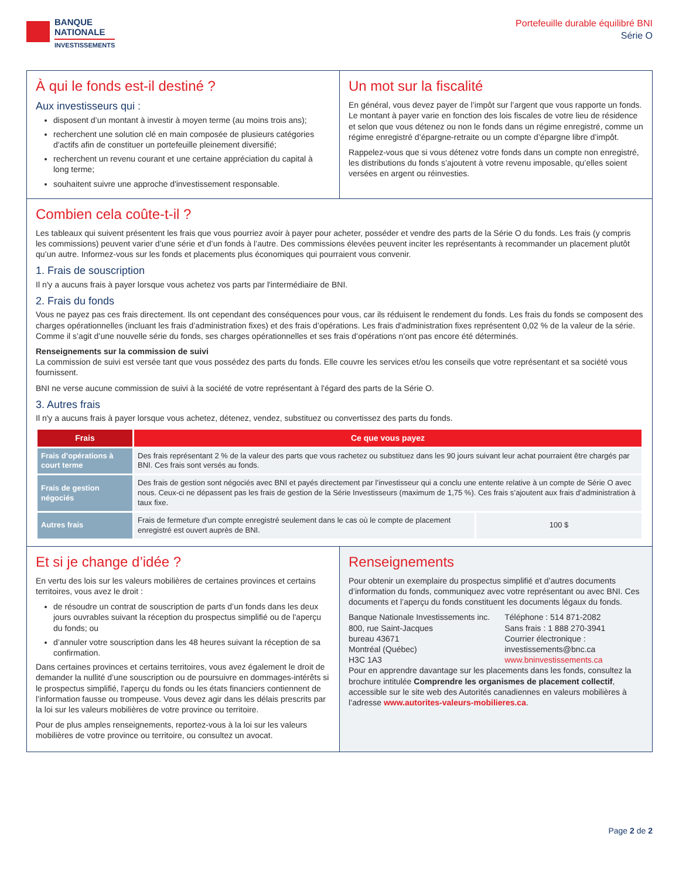BANQUE
NATIONALE
INVESTISSEMENTS
Portefeuille durable équilibré BNI
Série O
À qui le fonds est-il destiné ?
Aux investisseurs qui :
disposent d’un montant à investir à moyen terme (au moins trois ans);
recherchent une solution clé en main composée de plusieurs catégories d'actifs afin de constituer un portefeuille pleinement diversifié;
recherchent un revenu courant et une certaine appréciation du capital à long terme;
souhaitent suivre une approche d'investissement responsable.
Un mot sur la fiscalité
En général, vous devez payer de l’impôt sur l’argent que vous rapporte un fonds. Le montant à payer varie en fonction des lois fiscales de votre lieu de résidence et selon que vous détenez ou non le fonds dans un régime enregistré, comme un régime enregistré d’épargne-retraite ou un compte d’épargne libre d’impôt.
Rappelez-vous que si vous détenez votre fonds dans un compte non enregistré, les distributions du fonds s’ajoutent à votre revenu imposable, qu’elles soient versées en argent ou réinvesties.
Combien cela coûte-t-il ?
Les tableaux qui suivent présentent les frais que vous pourriez avoir à payer pour acheter, posséder et vendre des parts de la Série O du fonds. Les frais (y compris les commissions) peuvent varier d’une série et d’un fonds à l’autre. Des commissions élevées peuvent inciter les représentants à recommander un placement plutôt qu’un autre. Informez-vous sur les fonds et placements plus économiques qui pourraient vous convenir.
1. Frais de souscription
Il n'y a aucuns frais à payer lorsque vous achetez vos parts par l'intermédiaire de BNI.
2. Frais du fonds
Vous ne payez pas ces frais directement. Ils ont cependant des conséquences pour vous, car ils réduisent le rendement du fonds. Les frais du fonds se composent des charges opérationnelles (incluant les frais d’administration fixes) et des frais d’opérations. Les frais d'administration fixes représentent 0,02 % de la valeur de la série. Comme il s’agit d’une nouvelle série du fonds, ses charges opérationnelles et ses frais d’opérations n’ont pas encore été déterminés.
Renseignements sur la commission de suivi
La commission de suivi est versée tant que vous possédez des parts du fonds. Elle couvre les services et/ou les conseils que votre représentant et sa société vous fournissent.
BNI ne verse aucune commission de suivi à la société de votre représentant à l'égard des parts de la Série O.
3. Autres frais
Il n'y a aucuns frais à payer lorsque vous achetez, détenez, vendez, substituez ou convertissez des parts du fonds.
| Frais | Ce que vous payez | |
| --- | --- | --- |
| Frais d’opérations à court terme | Des frais représentant 2 % de la valeur des parts que vous rachetez ou substituez dans les 90 jours suivant leur achat pourraient être chargés par BNI. Ces frais sont versés au fonds. | |
| Frais de gestion négociés | Des frais de gestion sont négociés avec BNI et payés directement par l’investisseur qui a conclu une entente relative à un compte de Série O avec nous. Ceux-ci ne dépassent pas les frais de gestion de la Série Investisseurs (maximum de 1,75 %). Ces frais s’ajoutent aux frais d’administration à taux fixe. | |
| Autres frais | Frais de fermeture d'un compte enregistré seulement dans le cas où le compte de placement enregistré est ouvert auprès de BNI. | 100 $ |
Et si je change d’idée ?
En vertu des lois sur les valeurs mobilières de certaines provinces et certains territoires, vous avez le droit :
de résoudre un contrat de souscription de parts d’un fonds dans les deux jours ouvrables suivant la réception du prospectus simplifié ou de l'aperçu du fonds; ou
d’annuler votre souscription dans les 48 heures suivant la réception de sa confirmation.
Dans certaines provinces et certains territoires, vous avez également le droit de demander la nullité d’une souscription ou de poursuivre en dommages-intérêts si le prospectus simplifié, l'aperçu du fonds ou les états financiers contiennent de l’information fausse ou trompeuse. Vous devez agir dans les délais prescrits par la loi sur les valeurs mobilières de votre province ou territoire.
Pour de plus amples renseignements, reportez-vous à la loi sur les valeurs mobilières de votre province ou territoire, ou consultez un avocat.
Renseignements
Pour obtenir un exemplaire du prospectus simplifié et d’autres documents d’information du fonds, communiquez avec votre représentant ou avec BNI. Ces documents et l’aperçu du fonds constituent les documents légaux du fonds.
Banque Nationale Investissements inc.
800, rue Saint-Jacques
bureau 43671
Montréal (Québec)
H3C 1A3
Téléphone : 514 871-2082
Sans frais : 1 888 270-3941
Courrier électronique :
investissements@bnc.ca
www.bninvestissements.ca
Pour en apprendre davantage sur les placements dans les fonds, consultez la brochure intitulée Comprendre les organismes de placement collectif, accessible sur le site web des Autorités canadiennes en valeurs mobilières à l’adresse www.autorites-valeurs-mobilieres.ca.
Page 2 de 2